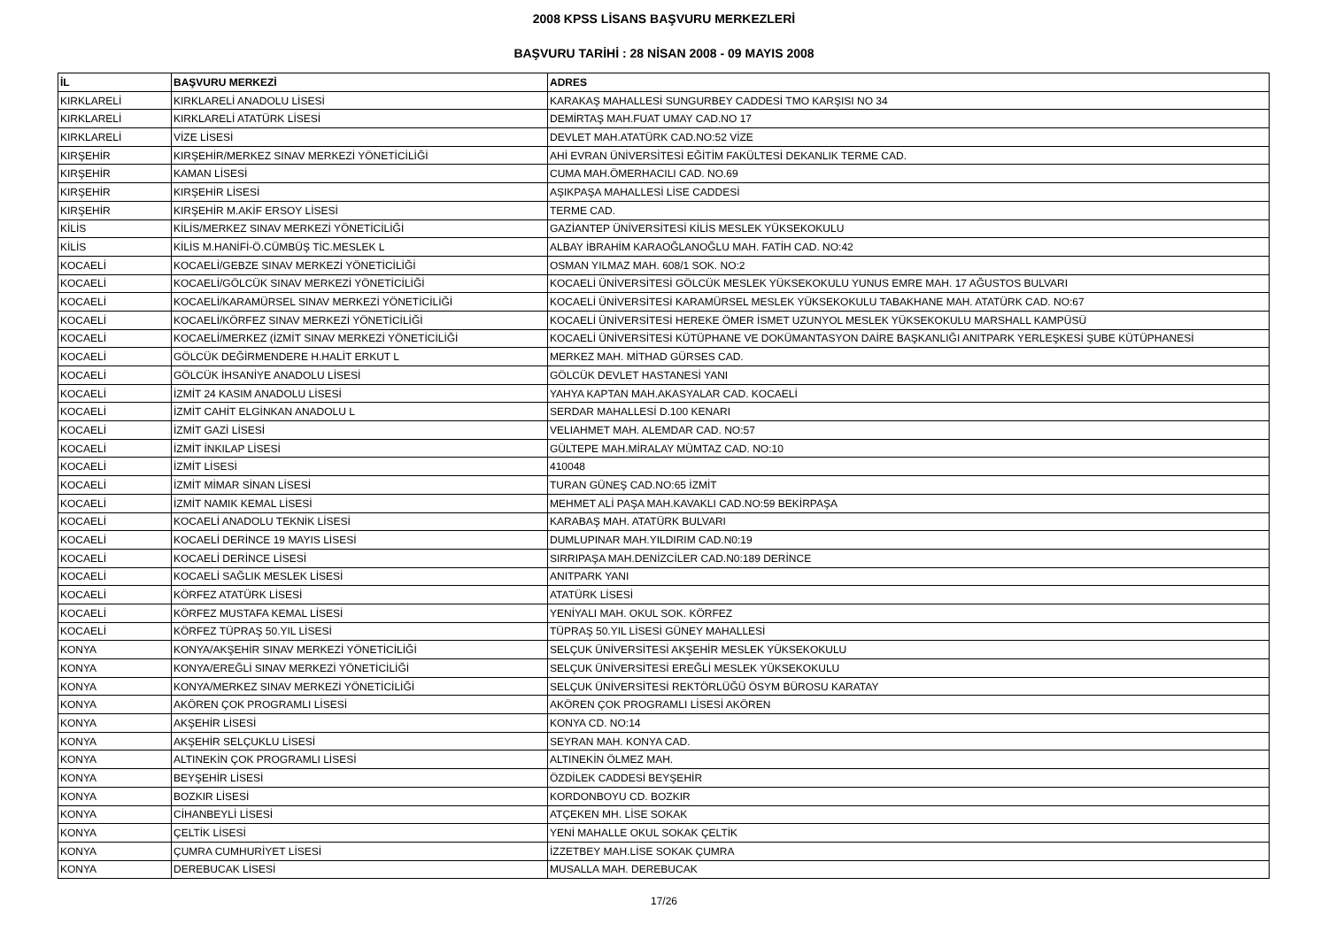2008 KPSS LİSANS BAŞVURU MERKEZLERİ
BAŞVURU TARİHİ : 28 NİSAN 2008 - 09 MAYIS 2008
| İL | BAŞVURU MERKEZİ | ADRES |
| --- | --- | --- |
| KIRKLARELİ | KIRKLARELİ ANADOLU LİSESİ | KARAKAŞ MAHALLESİ SUNGURBEY CADDESİ TMO KARŞISI NO 34 |
| KIRKLARELİ | KIRKLARELİ ATATÜRK LİSESİ | DEMİRTAŞ MAH.FUAT UMAY CAD.NO 17 |
| KIRKLARELİ | VİZE LİSESİ | DEVLET MAH.ATATÜRK CAD.NO:52 VİZE |
| KIRŞEHİR | KIRŞEHİR/MERKEZ SINAV MERKEZİ YÖNETİCİLİĞİ | AHİ EVRAN ÜNİVERSİTESİ EĞİTİM FAKÜLTESİ DEKANLIK TERME CAD. |
| KIRŞEHİR | KAMAN LİSESİ | CUMA MAH.ÖMERHACILI CAD. NO.69 |
| KIRŞEHİR | KIRŞEHİR LİSESİ | AŞIKPAŞA MAHALLESİ LİSE CADDESİ |
| KIRŞEHİR | KIRŞEHİR M.AKİF ERSOY LİSESİ | TERME CAD. |
| KİLİS | KİLİS/MERKEZ SINAV MERKEZİ YÖNETİCİLİĞİ | GAZİANTEP ÜNİVERSİTESİ KİLİS MESLEK YÜKSEKOKULU |
| KİLİS | KİLİS M.HANİFİ-Ö.CÜMBÜŞ TİC.MESLEK L | ALBAY İBRAHİM KARAOĞLANOĞLU MAH. FATİH CAD. NO:42 |
| KOCAELİ | KOCAELİ/GEBZE SINAV MERKEZİ YÖNETİCİLİĞİ | OSMAN YILMAZ MAH. 608/1 SOK. NO:2 |
| KOCAELİ | KOCAELİ/GÖLCÜK SINAV MERKEZİ YÖNETİCİLİĞİ | KOCAELİ ÜNİVERSİTESİ GÖLCÜK MESLEK YÜKSEKOKULU YUNUS EMRE MAH. 17 AĞUSTOS BULVARI |
| KOCAELİ | KOCAELİ/KARAMÜRSEL SINAV MERKEZİ YÖNETİCİLİĞİ | KOCAELİ ÜNİVERSİTESİ KARAMÜRSEL MESLEK YÜKSEKOKULU TABAKHANE MAH. ATATÜRK CAD. NO:67 |
| KOCAELİ | KOCAELİ/KÖRFEZ SINAV MERKEZİ YÖNETİCİLİĞİ | KOCAELİ ÜNİVERSİTESİ HEREKE ÖMER İSMET UZUNYOL MESLEK YÜKSEKOKULU MARSHALL KAMPÜSÜ |
| KOCAELİ | KOCAELİ/MERKEZ (İZMİT SINAV MERKEZİ YÖNETİCİLİĞİ | KOCAELİ ÜNİVERSİTESİ KÜTÜPHANE VE DOKÜMANTASYON DAİRE BAŞKANLIĞI ANITPARK YERLEŞKESİ ŞUBE KÜTÜPHANESİ |
| KOCAELİ | GÖLCÜK DEĞİRMENDERE H.HALİT ERKUT L | MERKEZ MAH. MİTHAD GÜRSES CAD. |
| KOCAELİ | GÖLCÜK İHSANİYE ANADOLU LİSESİ | GÖLCÜK DEVLET HASTANESİ YANI |
| KOCAELİ | İZMİT 24 KASIM ANADOLU LİSESİ | YAHYA KAPTAN MAH.AKASYALAR CAD. KOCAELİ |
| KOCAELİ | İZMİT CAHİT ELGİNKAN ANADOLU L | SERDAR MAHALLESİ D.100 KENARI |
| KOCAELİ | İZMİT GAZİ LİSESİ | VELIAHMET MAH. ALEMDAR CAD. NO:57 |
| KOCAELİ | İZMİT İNKILAP LİSESİ | GÜLTEPE MAH.MİRALAY MÜMTAZ CAD. NO:10 |
| KOCAELİ | İZMİT LİSESİ | 410048 |
| KOCAELİ | İZMİT MİMAR SİNAN LİSESİ | TURAN GÜNEŞ CAD.NO:65 İZMİT |
| KOCAELİ | İZMİT NAMIK KEMAL LİSESİ | MEHMET ALİ PAŞA MAH.KAVAKLI CAD.NO:59 BEKİRPAŞA |
| KOCAELİ | KOCAELİ ANADOLU TEKNİK LİSESİ | KARABAŞ MAH. ATATÜRK BULVARI |
| KOCAELİ | KOCAELİ DERİNCE 19 MAYIS LİSESİ | DUMLUPINAR MAH.YILDIRIM CAD.N0:19 |
| KOCAELİ | KOCAELİ DERİNCE LİSESİ | SIRRIPAŞA MAH.DENİZCİLER CAD.N0:189 DERİNCE |
| KOCAELİ | KOCAELİ SAĞLIK MESLEK LİSESİ | ANITPARK YANI |
| KOCAELİ | KÖRFEZ ATATÜRK LİSESİ | ATATÜRK LİSESİ |
| KOCAELİ | KÖRFEZ MUSTAFA KEMAL LİSESİ | YENİYALI MAH. OKUL SOK. KÖRFEZ |
| KOCAELİ | KÖRFEZ TÜPRAŞ 50.YIL LİSESİ | TÜPRAŞ 50.YIL LİSESİ GÜNEY MAHALLESİ |
| KONYA | KONYA/AKŞEHİR SINAV MERKEZİ YÖNETİCİLİĞİ | SELÇUK ÜNİVERSİTESİ AKŞEHİR MESLEK YÜKSEKOKULU |
| KONYA | KONYA/EREĞLİ SINAV MERKEZİ YÖNETİCİLİĞİ | SELÇUK ÜNİVERSİTESİ EREĞLİ MESLEK YÜKSEKOKULU |
| KONYA | KONYA/MERKEZ SINAV MERKEZİ YÖNETİCİLİĞİ | SELÇUK ÜNİVERSİTESİ REKTÖRLÜĞÜ ÖSYM BÜROSU KARATAY |
| KONYA | AKÖREN ÇOK PROGRAMLI LİSESİ | AKÖREN ÇOK PROGRAMLI LİSESİ AKÖREN |
| KONYA | AKŞEHİR LİSESİ | KONYA CD. NO:14 |
| KONYA | AKŞEHİR SELÇUKLU LİSESİ | SEYRAN MAH. KONYA CAD. |
| KONYA | ALTINEKİN ÇOK PROGRAMLI LİSESİ | ALTINEKİN ÖLMEZ MAH. |
| KONYA | BEYŞEHİR LİSESİ | ÖZDİLEK CADDESİ BEYŞEHİR |
| KONYA | BOZKIR LİSESİ | KORDONBOYU CD. BOZKIR |
| KONYA | CİHANBEYLİ LİSESİ | ATÇEKEN MH. LİSE SOKAK |
| KONYA | ÇELTİK LİSESİ | YENİ MAHALLE OKUL SOKAK ÇELTİK |
| KONYA | ÇUMRA CUMHURİYET LİSESİ | İZZETBEY MAH.LİSE SOKAK ÇUMRA |
| KONYA | DEREBUCAK LİSESİ | MUSALLA MAH. DEREBUCAK |
17/26